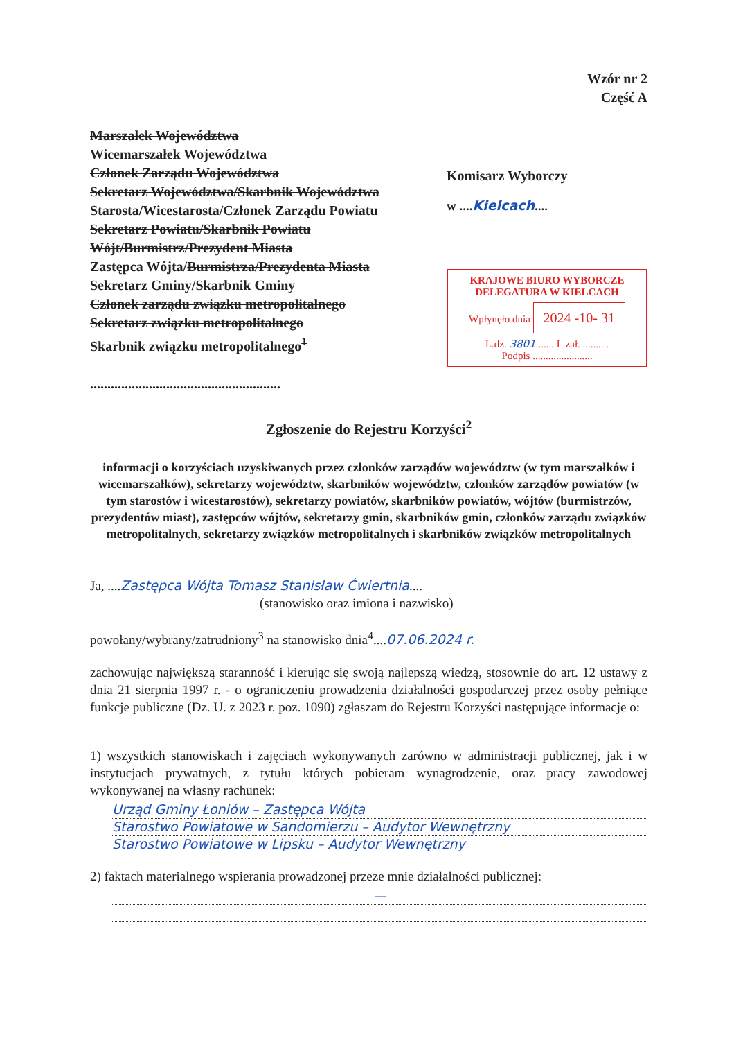Wzór nr 2
Część A
Marszałek Województwa
Wicemarszałek Województwa
Członek Zarządu Województwa
Sekretarz Województwa/Skarbnik Województwa
Starosta/Wicestarosta/Członek Zarządu Powiatu
Sekretarz Powiatu/Skarbnik Powiatu
Wójt/Burmistrz/Prezydent Miasta
Zastępca Wójta/Burmistrza/Prezydenta Miasta
Sekretarz Gminy/Skarbnik Gminy
Członek zarządu związku metropolitalnego
Sekretarz związku metropolitalnego
Skarbnik związku metropolitalnego<sup>1</sup>
.......................................................
Komisarz Wyborczy
w ....Kielcach....
KRAJOWE BIURO WYBORCZE
DELEGATURA W KIELCACH
Wpłynęło dnia 2024 -10- 31
L.dz. 3801 ...... L.zał. ..........
Podpis .......................
Zgłoszenie do Rejestru Korzyści<sup>2</sup>
informacji o korzyściach uzyskiwanych przez członków zarządów województw (w tym marszałków i wicemarszałków), sekretarzy województw, skarbników województw, członków zarządów powiatów (w tym starostów i wicestarostów), sekretarzy powiatów, skarbników powiatów, wójtów (burmistrzów, prezydentów miast), zastępców wójtów, sekretarzy gmin, skarbników gmin, członków zarządu związków metropolitalnych, sekretarzy związków metropolitalnych i skarbników związków metropolitalnych
Ja, ....Zastępca Wójta Tomasz Stanisław Ćwiertnia....
(stanowisko oraz imiona i nazwisko)
powołany/wybrany/zatrudniony<sup>3</sup> na stanowisko dnia<sup>4</sup>....07.06.2024 r.
zachowując największą staranność i kierując się swoją najlepszą wiedzą, stosownie do art. 12 ustawy z dnia 21 sierpnia 1997 r. - o ograniczeniu prowadzenia działalności gospodarczej przez osoby pełniące funkcje publiczne (Dz. U. z 2023 r. poz. 1090) zgłaszam do Rejestru Korzyści następujące informacje o:
1) wszystkich stanowiskach i zajęciach wykonywanych zarówno w administracji publicznej, jak i w instytucjach prywatnych, z tytułu których pobieram wynagrodzenie, oraz pracy zawodowej wykonywanej na własny rachunek:
Urząd Gminy Łoniów – Zastępca Wójta
Starostwo Powiatowe w Sandomierzu – Audytor Wewnętrzny
Starostwo Powiatowe w Lipsku – Audytor Wewnętrzny
2) faktach materialnego wspierania prowadzonej przeze mnie działalności publicznej:
—